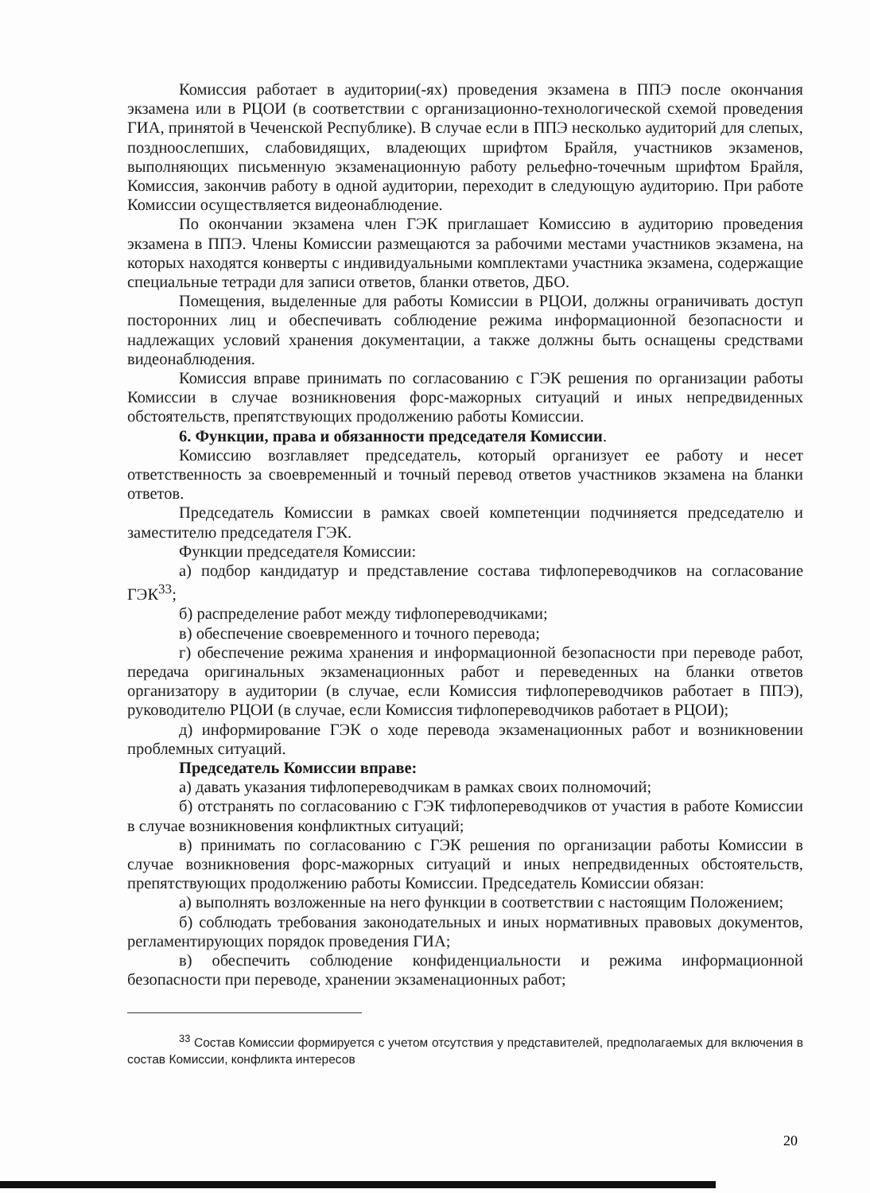Комиссия работает в аудитории(-ях) проведения экзамена в ППЭ после окончания экзамена или в РЦОИ (в соответствии с организационно-технологической схемой проведения ГИА, принятой в Чеченской Республике). В случае если в ППЭ несколько аудиторий для слепых, поздноослепших, слабовидящих, владеющих шрифтом Брайля, участников экзаменов, выполняющих письменную экзаменационную работу рельефно-точечным шрифтом Брайля, Комиссия, закончив работу в одной аудитории, переходит в следующую аудиторию. При работе Комиссии осуществляется видеонаблюдение.
По окончании экзамена член ГЭК приглашает Комиссию в аудиторию проведения экзамена в ППЭ. Члены Комиссии размещаются за рабочими местами участников экзамена, на которых находятся конверты с индивидуальными комплектами участника экзамена, содержащие специальные тетради для записи ответов, бланки ответов, ДБО.
Помещения, выделенные для работы Комиссии в РЦОИ, должны ограничивать доступ посторонних лиц и обеспечивать соблюдение режима информационной безопасности и надлежащих условий хранения документации, а также должны быть оснащены средствами видеонаблюдения.
Комиссия вправе принимать по согласованию с ГЭК решения по организации работы Комиссии в случае возникновения форс-мажорных ситуаций и иных непредвиденных обстоятельств, препятствующих продолжению работы Комиссии.
6. Функции, права и обязанности председателя Комиссии.
Комиссию возглавляет председатель, который организует ее работу и несет ответственность за своевременный и точный перевод ответов участников экзамена на бланки ответов.
Председатель Комиссии в рамках своей компетенции подчиняется председателю и заместителю председателя ГЭК.
Функции председателя Комиссии:
а) подбор кандидатур и представление состава тифлопереводчиков на согласование ГЭК<sup>33</sup>;
б) распределение работ между тифлопереводчиками;
в) обеспечение своевременного и точного перевода;
г) обеспечение режима хранения и информационной безопасности при переводе работ, передача оригинальных экзаменационных работ и переведенных на бланки ответов организатору в аудитории (в случае, если Комиссия тифлопереводчиков работает в ППЭ), руководителю РЦОИ (в случае, если Комиссия тифлопереводчиков работает в РЦОИ);
д) информирование ГЭК о ходе перевода экзаменационных работ и возникновении проблемных ситуаций.
Председатель Комиссии вправе:
а) давать указания тифлопереводчикам в рамках своих полномочий;
б) отстранять по согласованию с ГЭК тифлопереводчиков от участия в работе Комиссии в случае возникновения конфликтных ситуаций;
в) принимать по согласованию с ГЭК решения по организации работы Комиссии в случае возникновения форс-мажорных ситуаций и иных непредвиденных обстоятельств, препятствующих продолжению работы Комиссии. Председатель Комиссии обязан:
а) выполнять возложенные на него функции в соответствии с настоящим Положением;
б) соблюдать требования законодательных и иных нормативных правовых документов, регламентирующих порядок проведения ГИА;
в) обеспечить соблюдение конфиденциальности и режима информационной безопасности при переводе, хранении экзаменационных работ;
<sup>33</sup> Состав Комиссии формируется с учетом отсутствия у представителей, предполагаемых для включения в состав Комиссии, конфликта интересов
20